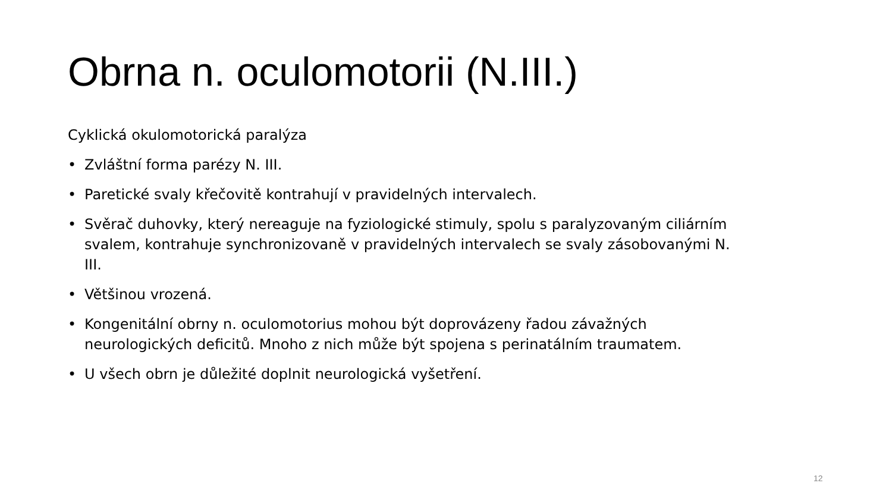Obrna n. oculomotorii (N.III.)
Cyklická okulomotorická paralýza
• Zvláštní forma parézy N. III.
• Paretické svaly křečovitě kontrahují v pravidelných intervalech.
• Svěrač duhovky, který nereaguje na fyziologické stimuly, spolu s paralyzovaným ciliárním svalem, kontrahuje synchronizovaně v pravidelných intervalech se svaly zásobovanými N. III.
• Většinou vrozená.
• Kongenitální obrny n. oculomotorius mohou být doprovázeny řadou závažných neurologických deficitů. Mnoho z nich může být spojena s perinatálním traumatem.
• U všech obrn je důležité doplnit neurologická vyšetření.
12